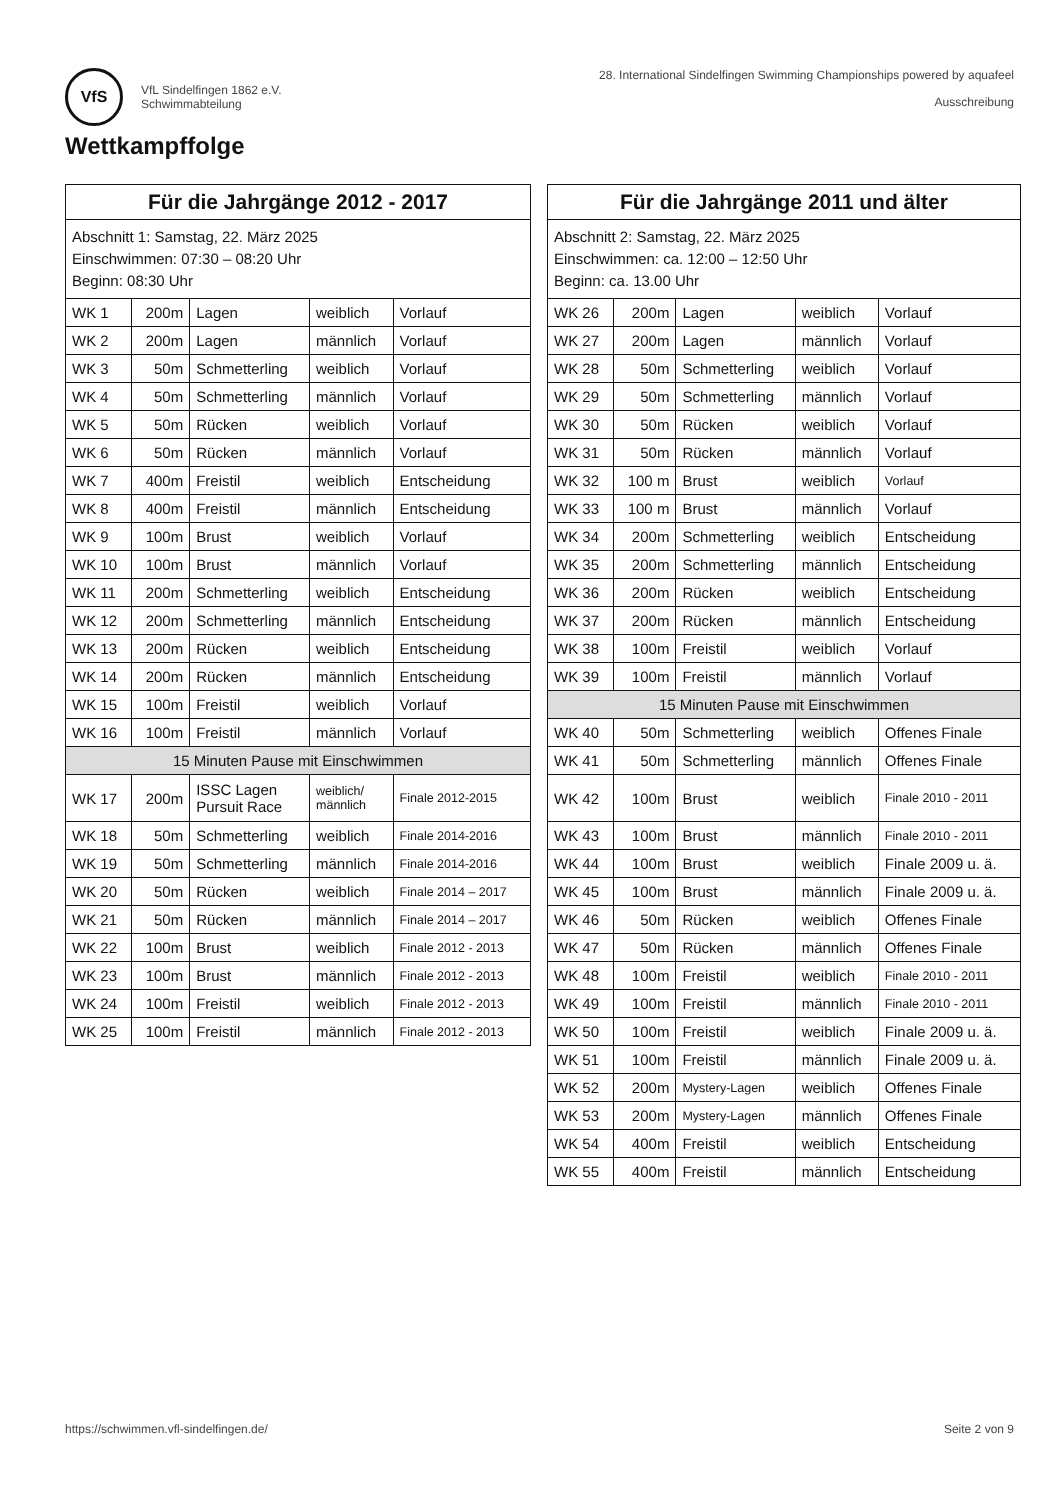VfS VfL Sindelfingen 1862 e.V.
Schwimmabteilung
28. International Sindelfingen Swimming Championships powered by aquafeel
Ausschreibung
Wettkampffolge
| Für die Jahrgänge 2012 - 2017 | | | | |
| --- | --- | --- | --- | --- |
| Abschnitt 1: Samstag, 22. März 2025 Einschwimmen: 07:30 – 08:20 Uhr Beginn: 08:30 Uhr | | | | |
| WK 1 | 200m | Lagen | weiblich | Vorlauf |
| WK 2 | 200m | Lagen | männlich | Vorlauf |
| WK 3 | 50m | Schmetterling | weiblich | Vorlauf |
| WK 4 | 50m | Schmetterling | männlich | Vorlauf |
| WK 5 | 50m | Rücken | weiblich | Vorlauf |
| WK 6 | 50m | Rücken | männlich | Vorlauf |
| WK 7 | 400m | Freistil | weiblich | Entscheidung |
| WK 8 | 400m | Freistil | männlich | Entscheidung |
| WK 9 | 100m | Brust | weiblich | Vorlauf |
| WK 10 | 100m | Brust | männlich | Vorlauf |
| WK 11 | 200m | Schmetterling | weiblich | Entscheidung |
| WK 12 | 200m | Schmetterling | männlich | Entscheidung |
| WK 13 | 200m | Rücken | weiblich | Entscheidung |
| WK 14 | 200m | Rücken | männlich | Entscheidung |
| WK 15 | 100m | Freistil | weiblich | Vorlauf |
| WK 16 | 100m | Freistil | männlich | Vorlauf |
| 15 Minuten Pause mit Einschwimmen | | | | |
| WK 17 | 200m | ISSC Lagen Pursuit Race | weiblich/ männlich | Finale 2012-2015 |
| WK 18 | 50m | Schmetterling | weiblich | Finale 2014-2016 |
| WK 19 | 50m | Schmetterling | männlich | Finale 2014-2016 |
| WK 20 | 50m | Rücken | weiblich | Finale 2014 – 2017 |
| WK 21 | 50m | Rücken | männlich | Finale 2014 – 2017 |
| WK 22 | 100m | Brust | weiblich | Finale 2012 - 2013 |
| WK 23 | 100m | Brust | männlich | Finale 2012 - 2013 |
| WK 24 | 100m | Freistil | weiblich | Finale 2012 - 2013 |
| WK 25 | 100m | Freistil | männlich | Finale 2012 - 2013 |
| Für die Jahrgänge 2011 und älter | | | | |
| --- | --- | --- | --- | --- |
| Abschnitt 2: Samstag, 22. März 2025 Einschwimmen: ca. 12:00 – 12:50 Uhr Beginn: ca. 13.00 Uhr | | | | |
| WK 26 | 200m | Lagen | weiblich | Vorlauf |
| WK 27 | 200m | Lagen | männlich | Vorlauf |
| WK 28 | 50m | Schmetterling | weiblich | Vorlauf |
| WK 29 | 50m | Schmetterling | männlich | Vorlauf |
| WK 30 | 50m | Rücken | weiblich | Vorlauf |
| WK 31 | 50m | Rücken | männlich | Vorlauf |
| WK 32 | 100 m | Brust | weiblich | Vorlauf |
| WK 33 | 100 m | Brust | männlich | Vorlauf |
| WK 34 | 200m | Schmetterling | weiblich | Entscheidung |
| WK 35 | 200m | Schmetterling | männlich | Entscheidung |
| WK 36 | 200m | Rücken | weiblich | Entscheidung |
| WK 37 | 200m | Rücken | männlich | Entscheidung |
| WK 38 | 100m | Freistil | weiblich | Vorlauf |
| WK 39 | 100m | Freistil | männlich | Vorlauf |
| 15 Minuten Pause mit Einschwimmen | | | | |
| WK 40 | 50m | Schmetterling | weiblich | Offenes Finale |
| WK 41 | 50m | Schmetterling | männlich | Offenes Finale |
| WK 42 | 100m | Brust | weiblich | Finale 2010 - 2011 |
| WK 43 | 100m | Brust | männlich | Finale 2010 - 2011 |
| WK 44 | 100m | Brust | weiblich | Finale 2009 u. ä. |
| WK 45 | 100m | Brust | männlich | Finale 2009 u. ä. |
| WK 46 | 50m | Rücken | weiblich | Offenes Finale |
| WK 47 | 50m | Rücken | männlich | Offenes Finale |
| WK 48 | 100m | Freistil | weiblich | Finale 2010 - 2011 |
| WK 49 | 100m | Freistil | männlich | Finale 2010 - 2011 |
| WK 50 | 100m | Freistil | weiblich | Finale 2009 u. ä. |
| WK 51 | 100m | Freistil | männlich | Finale 2009 u. ä. |
| WK 52 | 200m | Mystery-Lagen | weiblich | Offenes Finale |
| WK 53 | 200m | Mystery-Lagen | männlich | Offenes Finale |
| WK 54 | 400m | Freistil | weiblich | Entscheidung |
| WK 55 | 400m | Freistil | männlich | Entscheidung |
https://schwimmen.vfl-sindelfingen.de/ Seite 2 von 9